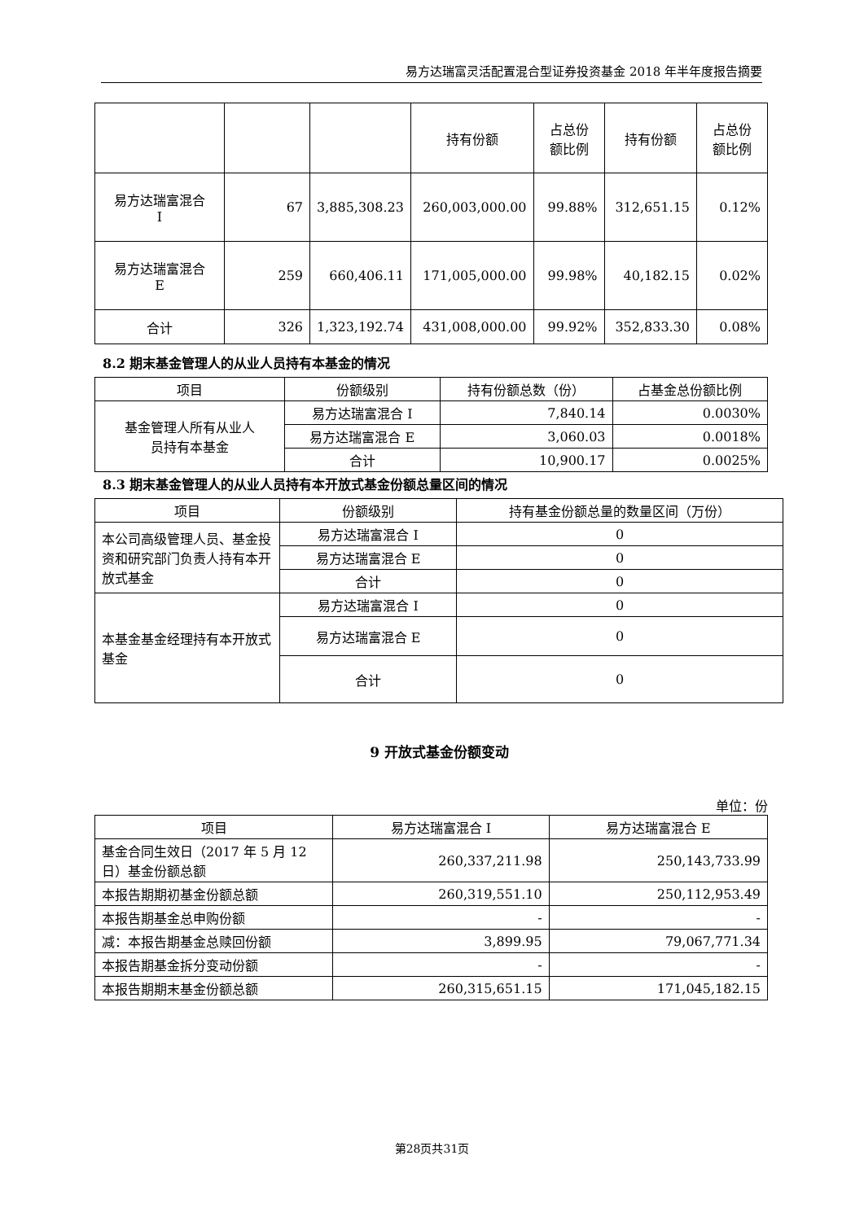易方达瑞富灵活配置混合型证券投资基金 2018 年半年度报告摘要
| | | | 持有份额 | 占总份 额比例 | 持有份额 | 占总份 额比例 |
| --- | --- | --- | --- | --- | --- | --- |
| 易方达瑞富混合 I | 67 | 3,885,308.23 | 260,003,000.00 | 99.88% | 312,651.15 | 0.12% |
| 易方达瑞富混合 E | 259 | 660,406.11 | 171,005,000.00 | 99.98% | 40,182.15 | 0.02% |
| 合计 | 326 | 1,323,192.74 | 431,008,000.00 | 99.92% | 352,833.30 | 0.08% |
8.2 期末基金管理人的从业人员持有本基金的情况
| 项目 | 份额级别 | 持有份额总数（份） | 占基金总份额比例 |
| --- | --- | --- | --- |
| 基金管理人所有从业人 员持有本基金 | 易方达瑞富混合 I | 7,840.14 | 0.0030% |
| | 易方达瑞富混合 E | 3,060.03 | 0.0018% |
| | 合计 | 10,900.17 | 0.0025% |
8.3 期末基金管理人的从业人员持有本开放式基金份额总量区间的情况
| 项目 | 份额级别 | 持有基金份额总量的数量区间（万份） |
| --- | --- | --- |
| 本公司高级管理人员、基金投资和研究部门负责人持有本开放式基金 | 易方达瑞富混合 I | 0 |
| | 易方达瑞富混合 E | 0 |
| | 合计 | 0 |
| 本基金基金经理持有本开放式基金 | 易方达瑞富混合 I | 0 |
| | 易方达瑞富混合 E | 0 |
| | 合计 | 0 |
9 开放式基金份额变动
单位：份
| 项目 | 易方达瑞富混合 I | 易方达瑞富混合 E |
| --- | --- | --- |
| 基金合同生效日（2017 年 5 月 12 日）基金份额总额 | 260,337,211.98 | 250,143,733.99 |
| 本报告期期初基金份额总额 | 260,319,551.10 | 250,112,953.49 |
| 本报告期基金总申购份额 | - | - |
| 减：本报告期基金总赎回份额 | 3,899.95 | 79,067,771.34 |
| 本报告期基金拆分变动份额 | - | - |
| 本报告期期末基金份额总额 | 260,315,651.15 | 171,045,182.15 |
第28页共31页